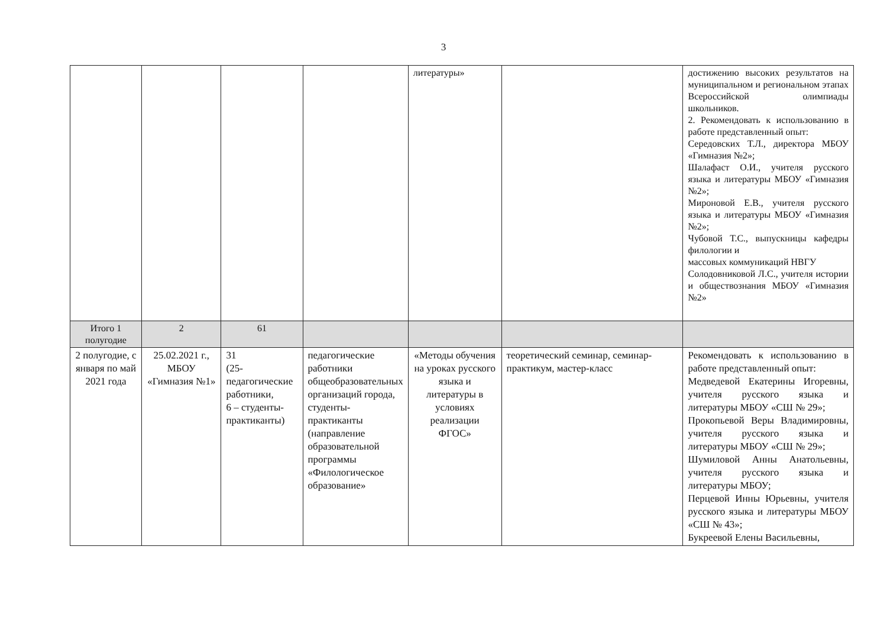3
| | | | | литературы» | | достижению высоких результатов на муниципальном и региональном этапах Всероссийской олимпиады школьников. 2. Рекомендовать к использованию в работе представленный опыт: Середовских Т.Л., директора МБОУ «Гимназия №2»; Шалафаст О.И., учителя русского языка и литературы МБОУ «Гимназия №2»; Мироновой Е.В., учителя русского языка и литературы МБОУ «Гимназия №2»; Чубовой Т.С., выпускницы кафедры филологии и массовых коммуникаций НВГУ Солодовниковой Л.С., учителя истории и обществознания МБОУ «Гимназия №2» |
| Итого 1 полугодие | 2 | 61 | | | | |
| 2 полугодие, с января по май 2021 года | 25.02.2021 г., МБОУ «Гимназия №1» | 31 (25-педагогические работники, 6 – студенты-практиканты) | педагогические работники общеобразовательных организаций города, студенты-практиканты (направление образовательной программы «Филологическое образование» | «Методы обучения на уроках русского языка и литературы в условиях реализации ФГОС» | теоретический семинар, семинар-практикум, мастер-класс | Рекомендовать к использованию в работе представленный опыт: Медведевой Екатерины Игоревны, учителя русского языка и литературы МБОУ «СШ № 29»; Прокопьевой Веры Владимировны, учителя русского языка и литературы МБОУ «СШ № 29»; Шумиловой Анны Анатольевны, учителя русского языка и литературы МБОУ; Перцевой Инны Юрьевны, учителя русского языка и литературы МБОУ «СШ № 43»; Букреевой Елены Васильевны, |